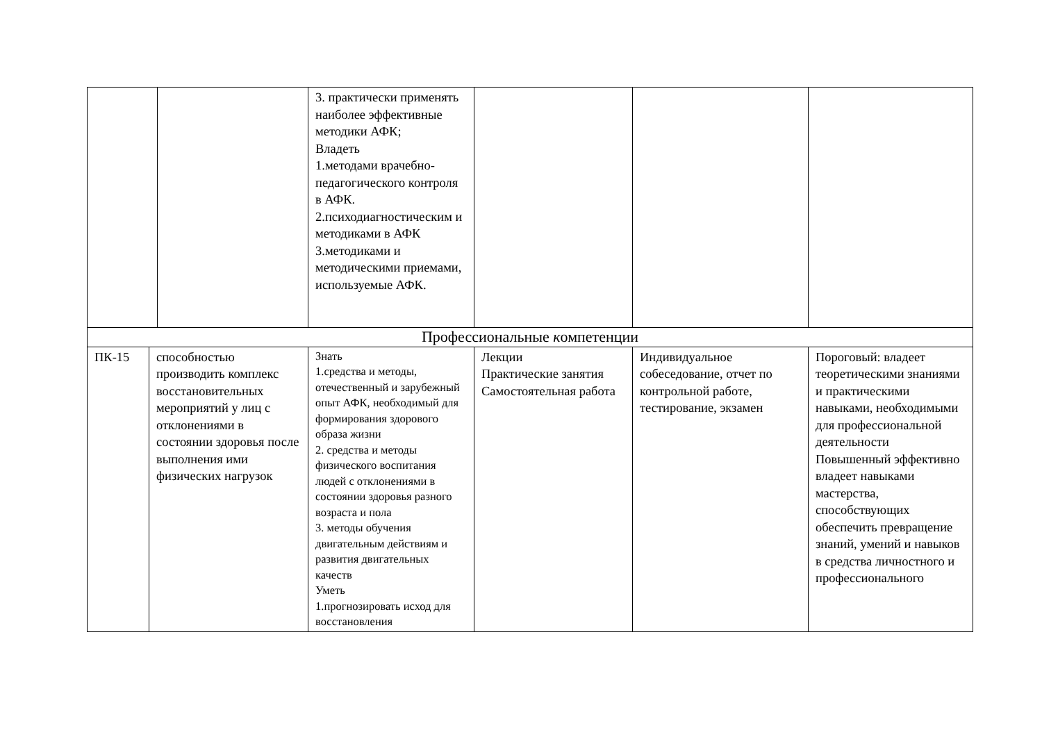| | | 3. практически применять наиболее эффективные методики АФК; Владеть 1.методами врачебно-педагогического контроля в АФК. 2.психодиагностическим и методиками в АФК 3.методиками и методическими приемами, используемые АФК. | | | |
| Профессиональные к омпетенции | | | | | |
| ПК-15 | способностью производить комплекс восстановительных мероприятий у лиц с отклонениями в состоянии здоровья после выполнения ими физических нагрузок | Знать 1.средства и методы, отечественный и зарубежный опыт АФК, необходимый для формирования здорового образа жизни 2. средства и методы физического воспитания людей с отклонениями в состоянии здоровья разного возраста и пола 3. методы обучения двигательным действиям и развития двигательных качеств Уметь 1.прогнозировать исход для восстановления | Лекции Практические занятия Самостоятельная работа | Индивидуальное собеседование, отчет по контрольной работе, тестирование, экзамен | Пороговый: владеет теоретическими знаниями и практическими навыками, необходимыми для профессиональной деятельности Повышенный эффективно владеет навыками мастерства, способствующих обеспечить превращение знаний, умений и навыков в средства личностного и профессионального |